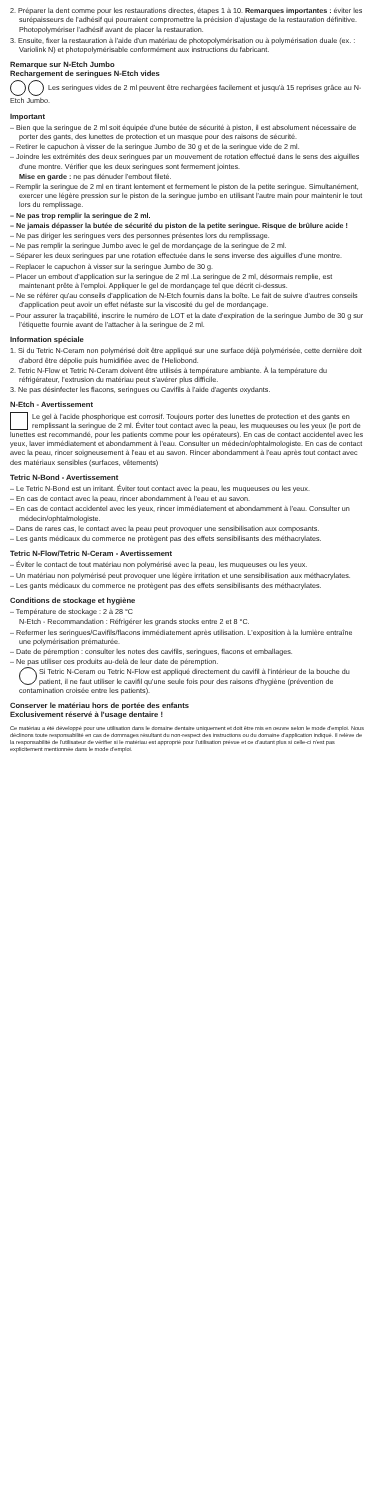2. Préparer la dent comme pour les restaurations directes, étapes 1 à 10. Remarques importantes : éviter les surépaisseurs de l'adhésif qui pourraient compromettre la précision d'ajustage de la restauration définitive.
Photopolymériser l'adhésif avant de placer la restauration.
3. Ensuite, fixer la restauration à l'aide d'un matériau de photopolymérisation ou à polymérisation duale (ex. : Variolink N) et photopolymérisable conformément aux instructions du fabricant.
Remarque sur N-Etch Jumbo
Rechargement de seringues N-Etch vides
Les seringues vides de 2 ml peuvent être rechargées facilement et jusqu'à 15 reprises grâce au N-Etch Jumbo.
Important
– Bien que la seringue de 2 ml soit équipée d'une butée de sécurité à piston, il est absolument nécessaire de porter des gants, des lunettes de protection et un masque pour des raisons de sécurité.
– Retirer le capuchon à visser de la seringue Jumbo de 30 g et de la seringue vide de 2 ml.
– Joindre les extrémités des deux seringues par un mouvement de rotation effectué dans le sens des aiguilles d'une montre. Vérifier que les deux seringues sont fermement jointes.
Mise en garde : ne pas dénuder l'embout fileté.
– Remplir la seringue de 2 ml en tirant lentement et fermement le piston de la petite seringue. Simultanément, exercer une légère pression sur le piston de la seringue jumbo en utilisant l'autre main pour maintenir le tout lors du remplissage.
– Ne pas trop remplir la seringue de 2 ml.
– Ne jamais dépasser la butée de sécurité du piston de la petite seringue. Risque de brûlure acide !
– Ne pas diriger les seringues vers des personnes présentes lors du remplissage.
– Ne pas remplir la seringue Jumbo avec le gel de mordançage de la seringue de 2 ml.
– Séparer les deux seringues par une rotation effectuée dans le sens inverse des aiguilles d'une montre.
– Replacer le capuchon à visser sur la seringue Jumbo de 30 g.
– Placer un embout d'application sur la seringue de 2 ml .La seringue de 2 ml, désormais remplie, est maintenant prête à l'emploi. Appliquer le gel de mordançage tel que décrit ci-dessus.
– Ne se référer qu'au conseils d'application de N-Etch fournis dans la boîte. Le fait de suivre d'autres conseils d'application peut avoir un effet néfaste sur la viscosité du gel de mordançage.
– Pour assurer la traçabilité, inscrire le numéro de LOT et la date d'expiration de la seringue Jumbo de 30 g sur l'étiquette fournie avant de l'attacher à la seringue de 2 ml.
Information spéciale
1. Si du Tetric N-Ceram non polymérisé doit être appliqué sur une surface déjà polymérisée, cette dernière doit d'abord être dépolie puis humidifiée avec de l'Heliobond.
2. Tetric N-Flow et Tetric N-Ceram doivent être utilisés à température ambiante. À la température du réfrigérateur, l'extrusion du matériau peut s'avérer plus difficile.
3. Ne pas désinfecter les flacons, seringues ou Cavifils à l'aide d'agents oxydants.
N-Etch - Avertissement
Le gel à l'acide phosphorique est corrosif. Toujours porter des lunettes de protection et des gants en remplissant la seringue de 2 ml. Éviter tout contact avec la peau, les muqueuses ou les yeux (le port de lunettes est recommandé, pour les patients comme pour les opérateurs). En cas de contact accidentel avec les yeux, laver immédiatement et abondamment à l'eau. Consulter un médecin/ophtalmologiste. En cas de contact avec la peau, rincer soigneusement à l'eau et au savon. Rincer abondamment à l'eau après tout contact avec des matériaux sensibles (surfaces, vêtements)
Tetric N-Bond - Avertissement
– Le Tetric N-Bond est un irritant. Éviter tout contact avec la peau, les muqueuses ou les yeux.
– En cas de contact avec la peau, rincer abondamment à l'eau et au savon.
– En cas de contact accidentel avec les yeux, rincer immédiatement et abondamment à l'eau. Consulter un médecin/ophtalmologiste.
– Dans de rares cas, le contact avec la peau peut provoquer une sensibilisation aux composants.
– Les gants médicaux du commerce ne protègent pas des effets sensibilisants des méthacrylates.
Tetric N-Flow/Tetric N-Ceram - Avertissement
– Éviter le contact de tout matériau non polymérisé avec la peau, les muqueuses ou les yeux.
– Un matériau non polymérisé peut provoquer une légère irritation et une sensibilisation aux méthacrylates.
– Les gants médicaux du commerce ne protègent pas des effets sensibilisants des méthacrylates.
Conditions de stockage et hygiène
– Température de stockage : 2 à 28 °C
N-Etch - Recommandation : Réfrigérer les grands stocks entre 2 et 8 °C.
– Refermer les seringues/Cavifils/flacons immédiatement après utilisation. L'exposition à la lumière entraîne une polymérisation prématurée.
– Date de péremption : consulter les notes des cavifils, seringues, flacons et emballages.
– Ne pas utiliser ces produits au-delà de leur date de péremption.
Si Tetric N-Ceram ou Tetric N-Flow est appliqué directement du cavifil à l'intérieur de la bouche du patient, il ne faut utiliser le cavifil qu'une seule fois pour des raisons d'hygiène (prévention de contamination croisée entre les patients).
Conserver le matériau hors de portée des enfants
Exclusivement réservé à l'usage dentaire !
Ce matériau a été développé pour une utilisation dans le domaine dentaire uniquement et doit être mis en œuvre selon le mode d'emploi. Nous déclinons toute responsabilité en cas de dommages résultant du non-respect des instructions ou du domaine d'application indiqué. Il relève de la responsabilité de l'utilisateur de vérifier si le matériau est approprié pour l'utilisation prévue et ce d'autant plus si celle-ci n'est pas explicitement mentionnée dans le mode d'emploi.